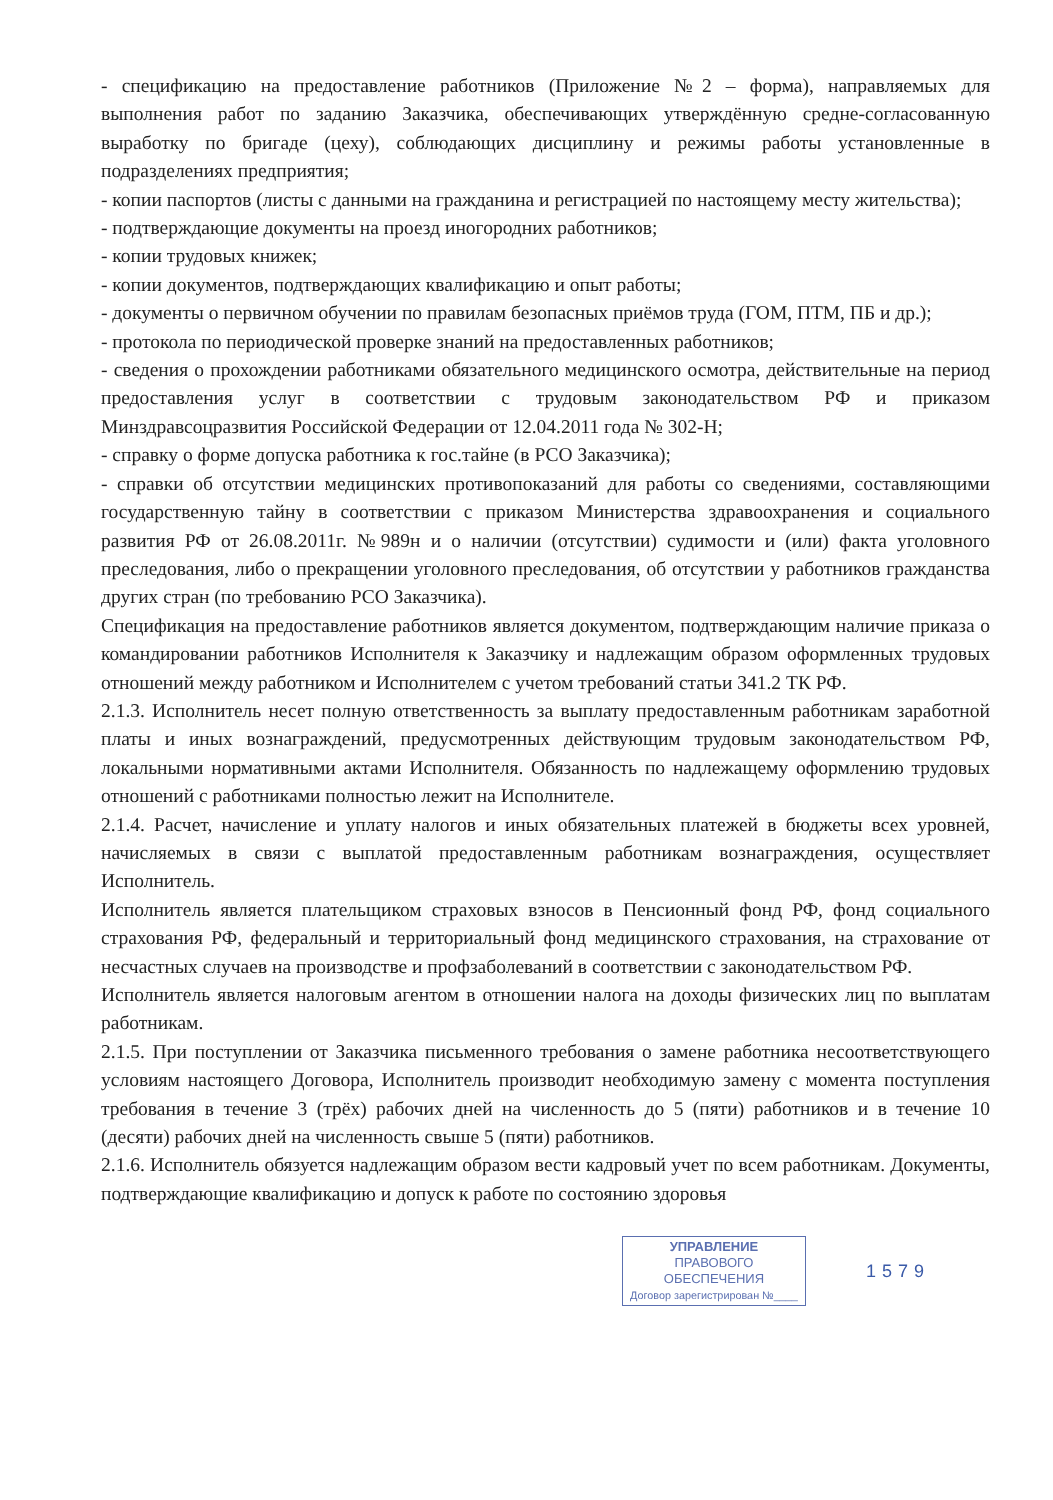- спецификацию на предоставление работников (Приложение №2 – форма), направляемых для выполнения работ по заданию Заказчика, обеспечивающих утверждённую средне-согласованную выработку по бригаде (цеху), соблюдающих дисциплину и режимы работы установленные в подразделениях предприятия;
- копии паспортов (листы с данными на гражданина и регистрацией по настоящему месту жительства);
- подтверждающие документы на проезд иногородних работников;
- копии трудовых книжек;
- копии документов, подтверждающих квалификацию и опыт работы;
- документы о первичном обучении по правилам безопасных приёмов труда (ГОМ, ПТМ, ПБ и др.);
- протокола по периодической проверке знаний на предоставленных работников;
- сведения о прохождении работниками обязательного медицинского осмотра, действительные на период предоставления услуг в соответствии с трудовым законодательством РФ и приказом Минздравсоцразвития Российской Федерации от 12.04.2011 года № 302-Н;
- справку о форме допуска работника к гос.тайне (в РСО Заказчика);
- справки об отсутствии медицинских противопоказаний для работы со сведениями, составляющими государственную тайну в соответствии с приказом Министерства здравоохранения и социального развития РФ от 26.08.2011г. №989н и о наличии (отсутствии) судимости и (или) факта уголовного преследования, либо о прекращении уголовного преследования, об отсутствии у работников гражданства других стран (по требованию РСО Заказчика).
Спецификация на предоставление работников является документом, подтверждающим наличие приказа о командировании работников Исполнителя к Заказчику и надлежащим образом оформленных трудовых отношений между работником и Исполнителем с учетом требований статьи 341.2 ТК РФ.
2.1.3. Исполнитель несет полную ответственность за выплату предоставленным работникам заработной платы и иных вознаграждений, предусмотренных действующим трудовым законодательством РФ, локальными нормативными актами Исполнителя. Обязанность по надлежащему оформлению трудовых отношений с работниками полностью лежит на Исполнителе.
2.1.4. Расчет, начисление и уплату налогов и иных обязательных платежей в бюджеты всех уровней, начисляемых в связи с выплатой предоставленным работникам вознаграждения, осуществляет Исполнитель.
Исполнитель является плательщиком страховых взносов в Пенсионный фонд РФ, фонд социального страхования РФ, федеральный и территориальный фонд медицинского страхования, на страхование от несчастных случаев на производстве и профзаболеваний в соответствии с законодательством РФ.
Исполнитель является налоговым агентом в отношении налога на доходы физических лиц по выплатам работникам.
2.1.5. При поступлении от Заказчика письменного требования о замене работника несоответствующего условиям настоящего Договора, Исполнитель производит необходимую замену с момента поступления требования в течение 3 (трёх) рабочих дней на численность до 5 (пяти) работников и в течение 10 (десяти) рабочих дней на численность свыше 5 (пяти) работников.
2.1.6. Исполнитель обязуется надлежащим образом вести кадровый учет по всем работникам. Документы, подтверждающие квалификацию и допуск к работе по состоянию здоровья
УПРАВЛЕНИЕ
ПРАВОВОГО ОБЕСПЕЧЕНИЯ
Договор зарегистрирован №____
1579